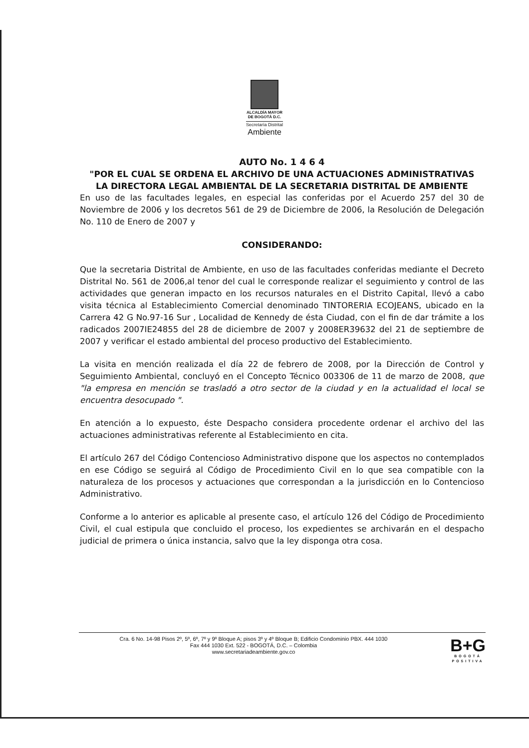ALCALDÍA MAYOR
DE BOGOTÁ D.C.
Secretaría Distrital
Ambiente
AUTO No. 1 4 6 4
"POR EL CUAL SE ORDENA EL ARCHIVO DE UNA ACTUACIONES ADMINISTRATIVAS
LA DIRECTORA LEGAL AMBIENTAL DE LA SECRETARIA DISTRITAL DE AMBIENTE
En uso de las facultades legales, en especial las conferidas por el Acuerdo 257 del 30 de Noviembre de 2006 y los decretos 561 de 29 de Diciembre de 2006, la Resolución de Delegación No. 110 de Enero de 2007 y
CONSIDERANDO:
Que la secretaria Distrital de Ambiente, en uso de las facultades conferidas mediante el Decreto Distrital No. 561 de 2006,al tenor del cual le corresponde realizar el seguimiento y control de las actividades que generan impacto en los recursos naturales en el Distrito Capital, llevó a cabo visita técnica al Establecimiento Comercial denominado TINTORERIA ECOJEANS, ubicado en la Carrera 42 G No.97-16 Sur , Localidad de Kennedy de ésta Ciudad, con el fin de dar trámite a los radicados 2007IE24855 del 28 de diciembre de 2007 y 2008ER39632 del 21 de septiembre de 2007 y verificar el estado ambiental del proceso productivo del Establecimiento.
La visita en mención realizada el día 22 de febrero de 2008, por la Dirección de Control y Seguimiento Ambiental, concluyó en el Concepto Técnico 003306 de 11 de marzo de 2008, que "la empresa en mención se trasladó a otro sector de la ciudad y en la actualidad el local se encuentra desocupado ".
En atención a lo expuesto, éste Despacho considera procedente ordenar el archivo del las actuaciones administrativas referente al Establecimiento en cita.
El artículo 267 del Código Contencioso Administrativo dispone que los aspectos no contemplados en ese Código se seguirá al Código de Procedimiento Civil en lo que sea compatible con la naturaleza de los procesos y actuaciones que correspondan a la jurisdicción en lo Contencioso Administrativo.
Conforme a lo anterior es aplicable al presente caso, el artículo 126 del Código de Procedimiento Civil, el cual estipula que concluido el proceso, los expedientes se archivarán en el despacho judicial de primera o única instancia, salvo que la ley disponga otra cosa.
Cra. 6 No. 14-98 Pisos 2º, 5º, 6º, 7º y 9º Bloque A; pisos 3º y 4º Bloque B; Edificio Condominio PBX. 444 1030
Fax 444 1030 Ext. 522 - BOGOTÁ, D.C. – Colombia
www.secretariadeambiente.gov.co
B+G
BOGOTÁ
POSITIVA